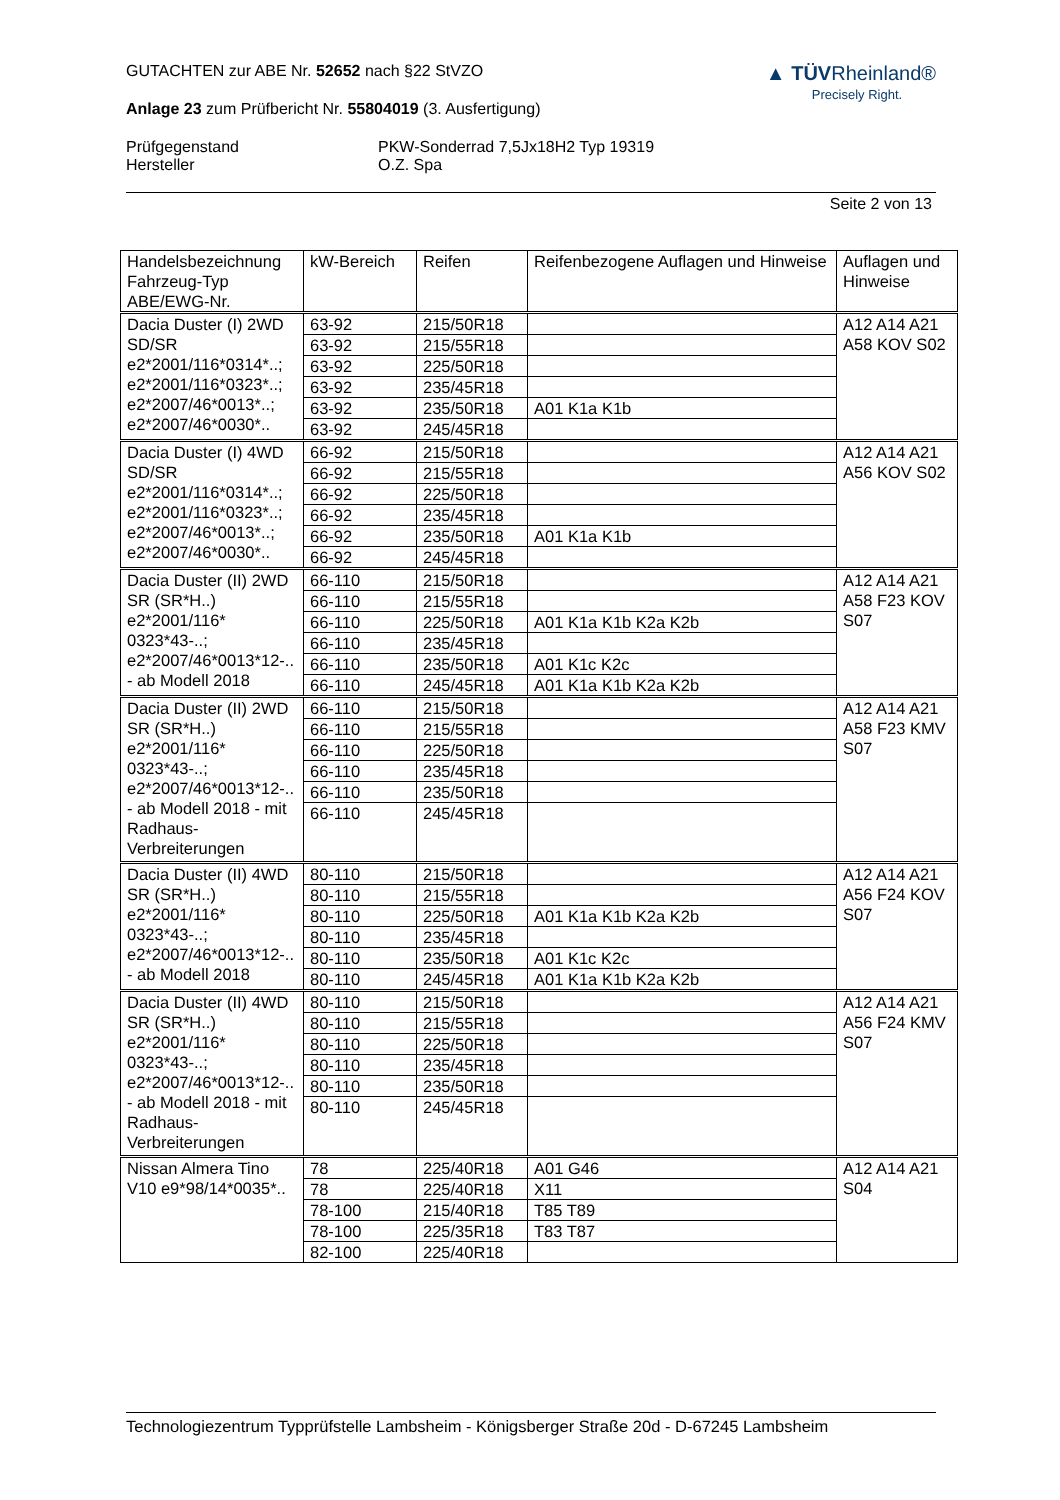▲ TÜV Rheinland®
Precisely Right.
GUTACHTEN zur ABE Nr. 52652 nach §22 StVZO
Anlage 23 zum Prüfbericht Nr. 55804019 (3. Ausfertigung)
Prüfgegenstand
Hersteller
PKW-Sonderrad 7,5Jx18H2 Typ 19319
O.Z. Spa
Seite 2 von 13
| Handelsbezeichnung Fahrzeug-Typ ABE/EWG-Nr. | kW-Bereich | Reifen | Reifenbezogene Auflagen und Hinweise | Auflagen und Hinweise |
| --- | --- | --- | --- | --- |
| Dacia Duster (I) 2WD SD/SR e2*2001/116*0314*..; e2*2001/116*0323*..; e2*2007/46*0013*..; e2*2007/46*0030*.. | 63-92 | 215/50R18 | | A12 A14 A21 A58 KOV S02 |
| | 63-92 | 215/55R18 | | |
| | 63-92 | 225/50R18 | | |
| | 63-92 | 235/45R18 | | |
| | 63-92 | 235/50R18 | A01 K1a K1b | |
| | 63-92 | 245/45R18 | | |
| Dacia Duster (I) 4WD SD/SR e2*2001/116*0314*..; e2*2001/116*0323*..; e2*2007/46*0013*..; e2*2007/46*0030*.. | 66-92 | 215/50R18 | | A12 A14 A21 A56 KOV S02 |
| | 66-92 | 215/55R18 | | |
| | 66-92 | 225/50R18 | | |
| | 66-92 | 235/45R18 | | |
| | 66-92 | 235/50R18 | A01 K1a K1b | |
| | 66-92 | 245/45R18 | | |
| Dacia Duster (II) 2WD SR (SR*H..) e2*2001/116* 0323*43-..; e2*2007/46*0013*12-.. - ab Modell 2018 | 66-110 | 215/50R18 | | A12 A14 A21 A58 F23 KOV S07 |
| | 66-110 | 215/55R18 | | |
| | 66-110 | 225/50R18 | A01 K1a K1b K2a K2b | |
| | 66-110 | 235/45R18 | | |
| | 66-110 | 235/50R18 | A01 K1c K2c | |
| | 66-110 | 245/45R18 | A01 K1a K1b K2a K2b | |
| Dacia Duster (II) 2WD SR (SR*H..) e2*2001/116* 0323*43-..; e2*2007/46*0013*12-.. - ab Modell 2018 - mit Radhaus-Verbreiterungen | 66-110 | 215/50R18 | | A12 A14 A21 A58 F23 KMV S07 |
| | 66-110 | 215/55R18 | | |
| | 66-110 | 225/50R18 | | |
| | 66-110 | 235/45R18 | | |
| | 66-110 | 235/50R18 | | |
| | 66-110 | 245/45R18 | | |
| Dacia Duster (II) 4WD SR (SR*H..) e2*2001/116* 0323*43-..; e2*2007/46*0013*12-.. - ab Modell 2018 | 80-110 | 215/50R18 | | A12 A14 A21 A56 F24 KOV S07 |
| | 80-110 | 215/55R18 | | |
| | 80-110 | 225/50R18 | A01 K1a K1b K2a K2b | |
| | 80-110 | 235/45R18 | | |
| | 80-110 | 235/50R18 | A01 K1c K2c | |
| | 80-110 | 245/45R18 | A01 K1a K1b K2a K2b | |
| Dacia Duster (II) 4WD SR (SR*H..) e2*2001/116* 0323*43-..; e2*2007/46*0013*12-.. - ab Modell 2018 - mit Radhaus-Verbreiterungen | 80-110 | 215/50R18 | | A12 A14 A21 A56 F24 KMV S07 |
| | 80-110 | 215/55R18 | | |
| | 80-110 | 225/50R18 | | |
| | 80-110 | 235/45R18 | | |
| | 80-110 | 235/50R18 | | |
| | 80-110 | 245/45R18 | | |
| Nissan Almera Tino V10 e9*98/14*0035*.. | 78 | 225/40R18 | A01 G46 | A12 A14 A21 S04 |
| | 78 | 225/40R18 | X11 | |
| | 78-100 | 215/40R18 | T85 T89 | |
| | 78-100 | 225/35R18 | T83 T87 | |
| | 82-100 | 225/40R18 | | |
Technologiezentrum Typprüfstelle Lambsheim - Königsberger Straße 20d - D-67245 Lambsheim